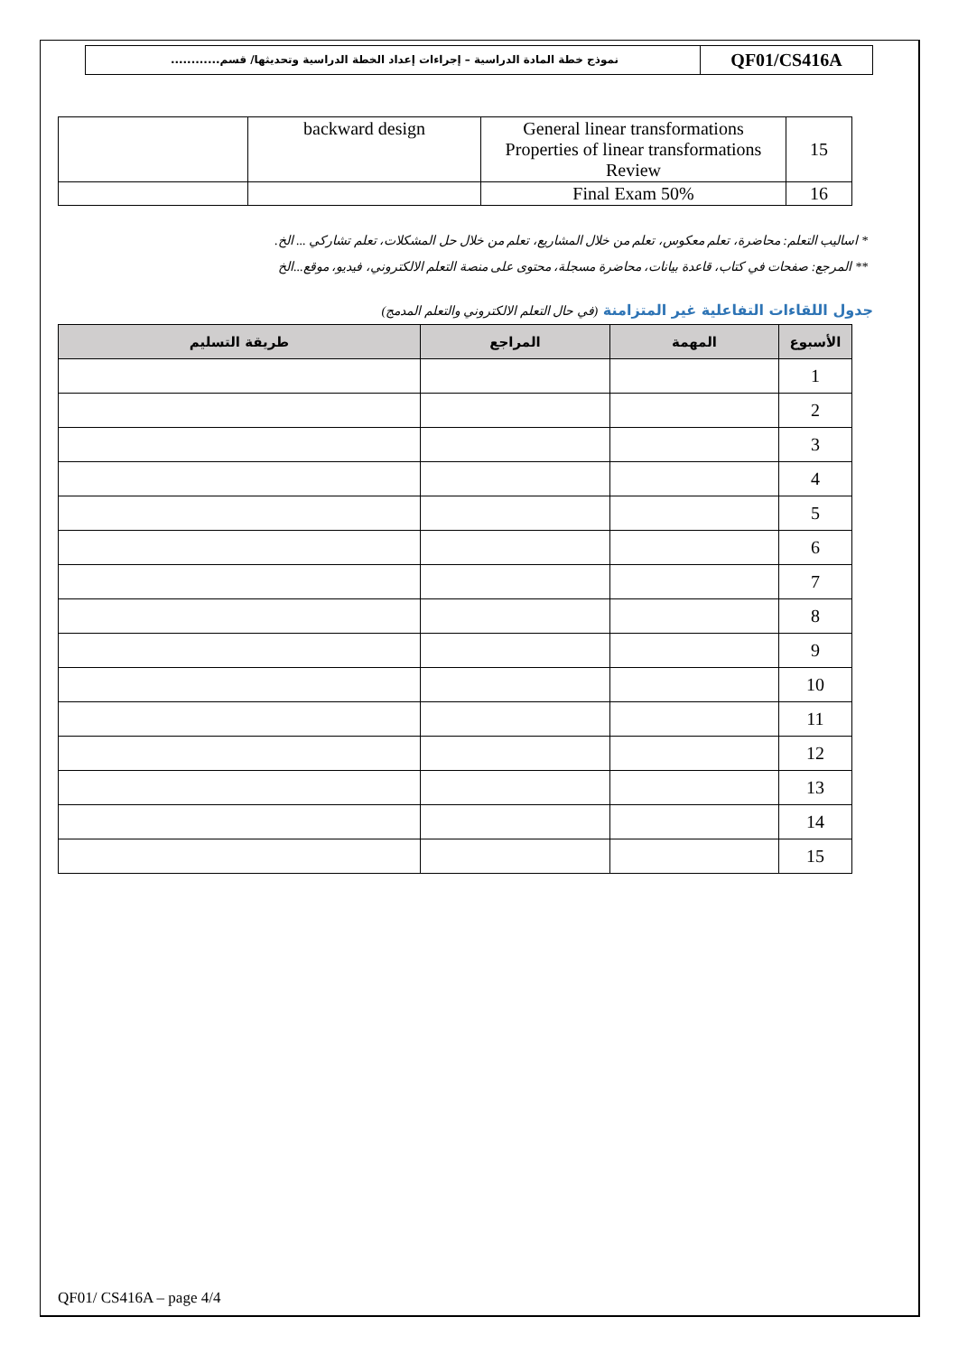QF01/CS416A
نموذج خطة المادة الدراسية – إجراءات إعداد الخطة الدراسية وتحديثها/ قسم............
| | backward design | General linear transformations Properties of linear transformations Review | 15 |
| | | Final Exam 50% | 16 |
* اساليب التعلم: محاضرة، تعلم معكوس، تعلم من خلال المشاريع، تعلم من خلال حل المشكلات، تعلم تشاركي ... الخ.
** المرجع: صفحات في كتاب، قاعدة بيانات، محاضرة مسجلة، محتوى على منصة التعلم الالكتروني، فيديو، موقع...الخ
جدول اللقاءات التفاعلية غير المتزامنة (في حال التعلم الالكتروني والتعلم المدمج)
| الأسبوع | المهمة | المراجع | طريقة التسليم |
| --- | --- | --- | --- |
| 1 | | | |
| 2 | | | |
| 3 | | | |
| 4 | | | |
| 5 | | | |
| 6 | | | |
| 7 | | | |
| 8 | | | |
| 9 | | | |
| 10 | | | |
| 11 | | | |
| 12 | | | |
| 13 | | | |
| 14 | | | |
| 15 | | | |
QF01/ CS416A – page 4/4